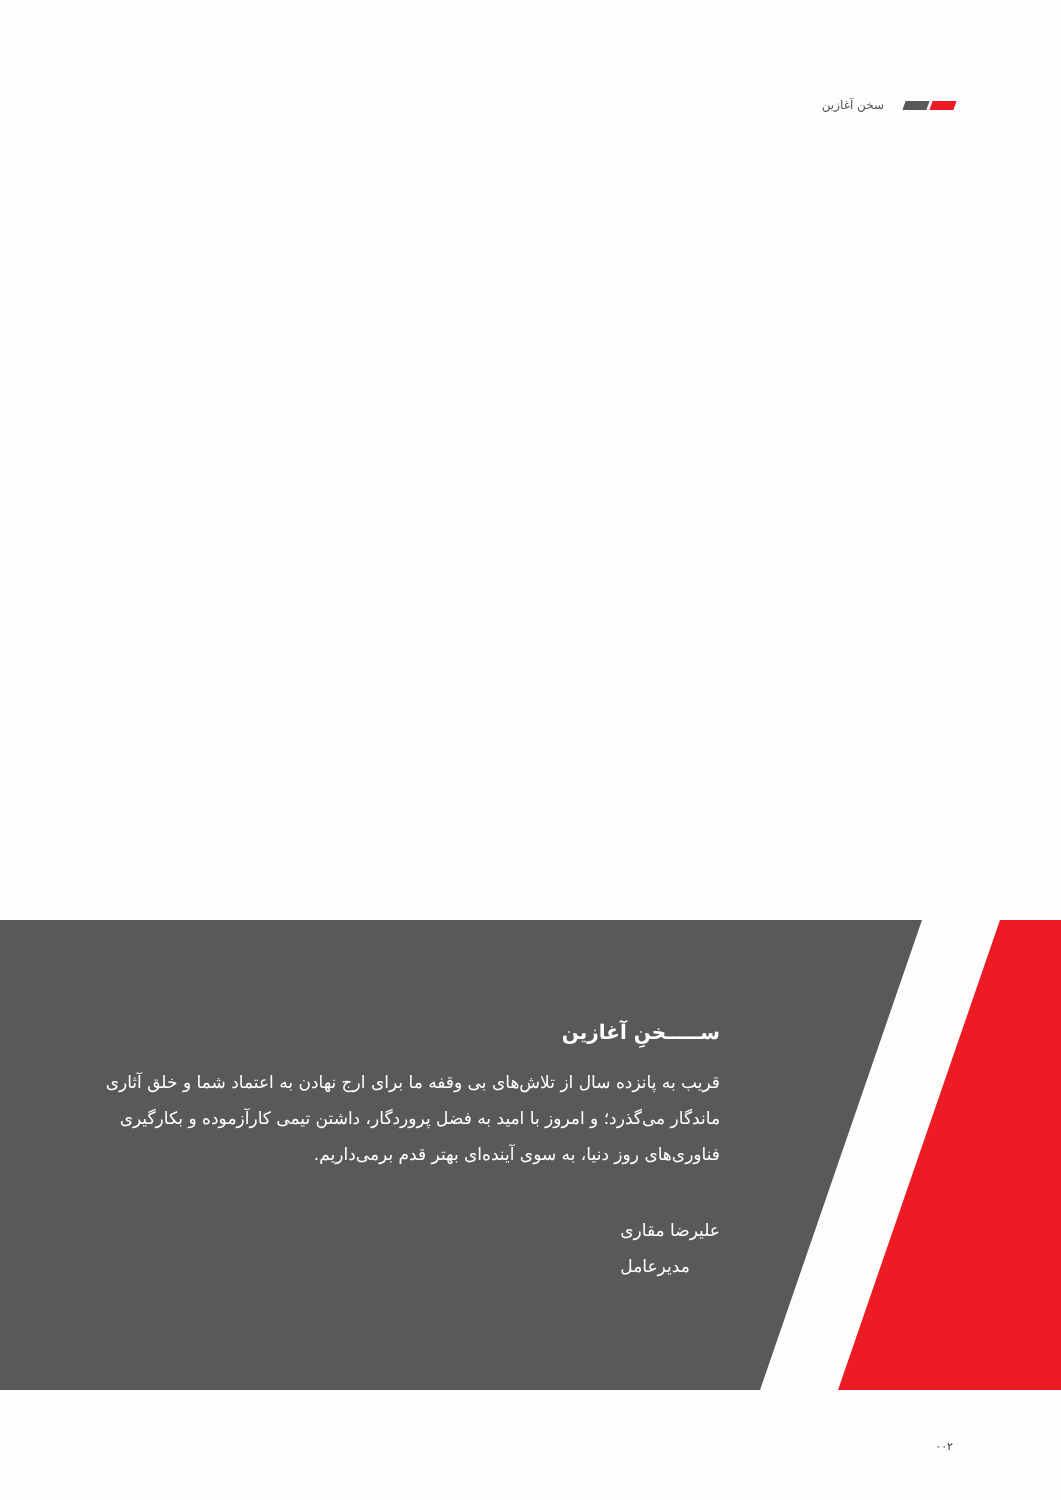سخن آغازین
ســـــخنِ آغازین
قریب به پانزده سال از تلاش‌های بی وقفه ما برای ارج نهادن به اعتماد شما و خلق آثاری ماندگار می‌گذرد؛ و امروز با امید به فضل پروردگار، داشتن تیمی کارآزموده و بکارگیری فناوری‌های روز دنیا، به سوی آینده‌ای بهتر قدم برمی‌داریم.
علیرضا مقاری
مدیرعامل
۰۰۲